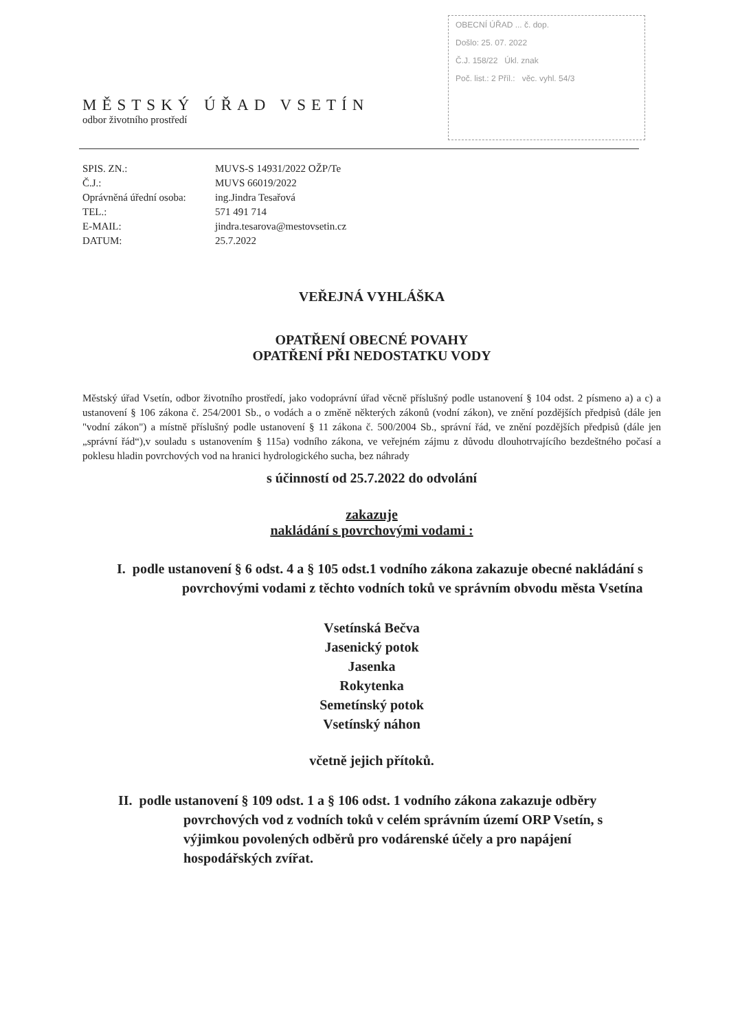OBECNÍ ÚŘAD ... č. dop.
Došlo: 25. 07. 2022
Č.J. 158/22 Úkl. znak
Poč. list.: 2 Příl.: věc. vyhl. 54/3
MĚSTSKÝ ÚŘAD VSETÍN
odbor životního prostředí
| SPIS. ZN.: | MUVS-S 14931/2022 OŽP/Te |
| Č.J.: | MUVS 66019/2022 |
| Oprávněná úřední osoba: | ing.Jindra Tesařová |
| TEL.: | 571 491 714 |
| E-MAIL: | jindra.tesarova@mestovsetin.cz |
| DATUM: | 25.7.2022 |
VEŘEJNÁ VYHLÁŠKA
OPATŘENÍ OBECNÉ POVAHY
OPATŘENÍ PŘI NEDOSTATKU VODY
Městský úřad Vsetín, odbor životního prostředí, jako vodoprávní úřad věcně příslušný podle ustanovení § 104 odst. 2 písmeno a) a c) a ustanovení § 106 zákona č. 254/2001 Sb., o vodách a o změně některých zákonů (vodní zákon), ve znění pozdějších předpisů (dále jen "vodní zákon") a místně příslušný podle ustanovení § 11 zákona č. 500/2004 Sb., správní řád, ve znění pozdějších předpisů (dále jen „správní řád“),v souladu s ustanovením § 115a) vodního zákona, ve veřejném zájmu z důvodu dlouhotrvajícího bezdeštného počasí a poklesu hladin povrchových vod na hranici hydrologického sucha, bez náhrady
s účinností od 25.7.2022 do odvolání
zakazuje
nakládání s povrchovými vodami :
I. podle ustanovení § 6 odst. 4 a § 105 odst.1 vodního zákona zakazuje obecné nakládání s povrchovými vodami z těchto vodních toků ve správním obvodu města Vsetína
Vsetínská Bečva
Jasenický potok
Jasenka
Rokytenka
Semetínský potok
Vsetínský náhon
včetně jejich přítoků.
II. podle ustanovení § 109 odst. 1 a § 106 odst. 1 vodního zákona zakazuje odběry povrchových vod z vodních toků v celém správním území ORP Vsetín, s výjimkou povolených odběrů pro vodárenské účely a pro napájení hospodářských zvířat.